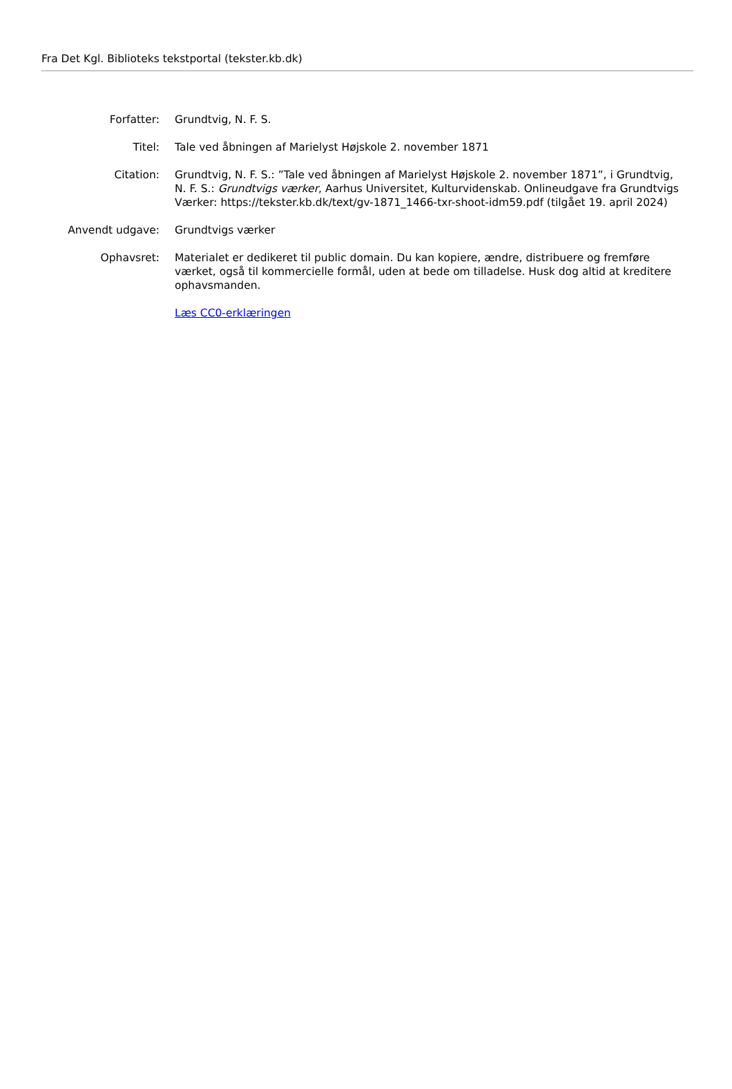Fra Det Kgl. Biblioteks tekstportal (tekster.kb.dk)
| Forfatter: | Grundtvig, N. F. S. |
| Titel: | Tale ved åbningen af Marielyst Højskole 2. november 1871 |
| Citation: | Grundtvig, N. F. S.: ”Tale ved åbningen af Marielyst Højskole 2. november 1871”, i Grundtvig, N. F. S.: Grundtvigs værker , Aarhus Universitet, Kulturvidenskab. Onlineudgave fra Grundtvigs Værker: https://tekster.kb.dk/text/gv-1871_1466-txr-shoot-idm59.pdf (tilgået 19. april 2024) |
| Anvendt udgave: | Grundtvigs værker |
| Ophavsret: | Materialet er dedikeret til public domain. Du kan kopiere, ændre, distribuere og fremføre værket, også til kommercielle formål, uden at bede om tilladelse. Husk dog altid at kreditere ophavsmanden. |
| | Læs CC0-erklæringen |